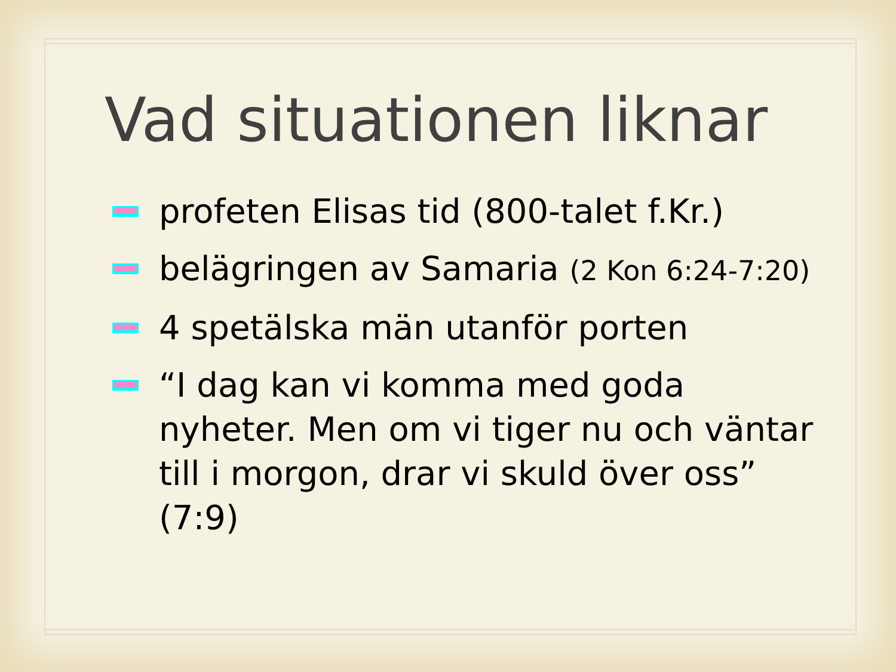Vad situationen liknar
profeten Elisas tid (800-talet f.Kr.)
belägringen av Samaria (2 Kon 6:24-7:20)
4 spetälska män utanför porten
“I dag kan vi komma med goda nyheter. Men om vi tiger nu och väntar till i morgon, drar vi skuld över oss” (7:9)